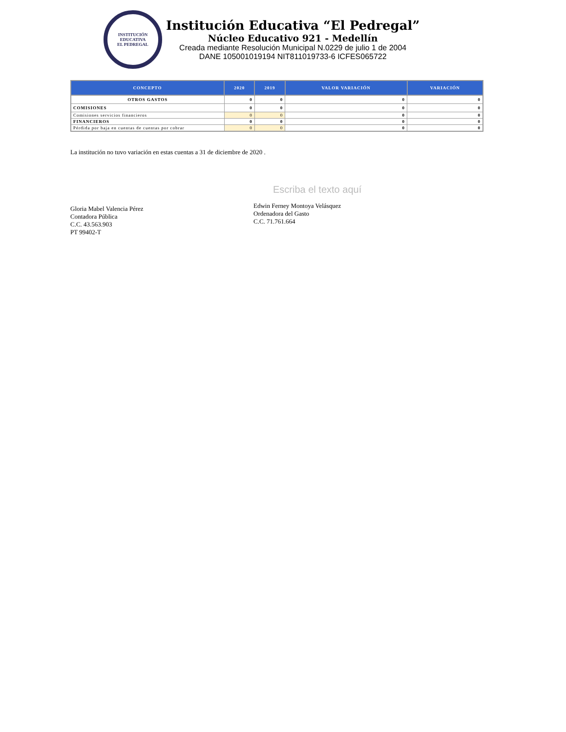INSTITUCIÓN EDUCATIVA
EL PEDREGAL
Institución Educativa “El Pedregal”
Núcleo Educativo 921 - Medellín
Creada mediante Resolución Municipal N.0229 de julio 1 de 2004
DANE 105001019194 NIT811019733-6 ICFES065722
| CONCEPTO | 2020 | 2019 | VALOR VARIACIÓN | VARIACIÓN |
| --- | --- | --- | --- | --- |
| OTROS GASTOS | 0 | 0 | 0 | 0 |
| COMISIONES | 0 | 0 | 0 | 0 |
| Comisiones servicios financieros | 0 | 0 | 0 | 0 |
| FINANCIEROS | 0 | 0 | 0 | 0 |
| Pérdida por baja en cuentas de cuentas por cobrar | 0 | 0 | 0 | 0 |
La institución no tuvo variación en estas cuentas a 31 de diciembre de 2020 .
Gloria Mabel Valencia Pérez
Contadora Pública
C.C. 43.563.903
PT 99402-T
Escriba el texto aquí
Edwin Ferney Montoya Velásquez
Ordenadora del Gasto
C.C. 71.761.664